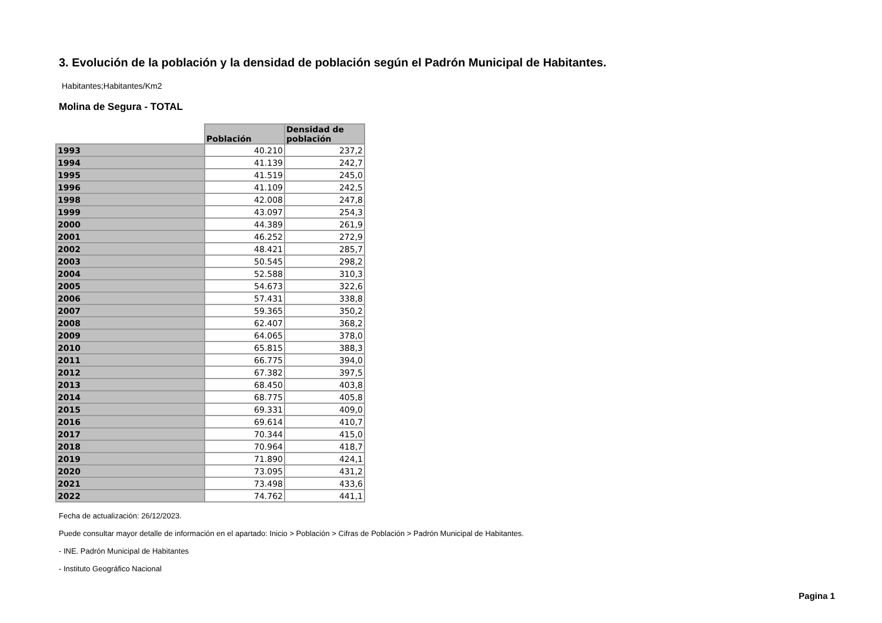3. Evolución de la población y la densidad de población según el Padrón Municipal de Habitantes.
Habitantes;Habitantes/Km2
Molina de Segura - TOTAL
| | Población | Densidad de población |
| --- | --- | --- |
| 1993 | 40.210 | 237,2 |
| 1994 | 41.139 | 242,7 |
| 1995 | 41.519 | 245,0 |
| 1996 | 41.109 | 242,5 |
| 1998 | 42.008 | 247,8 |
| 1999 | 43.097 | 254,3 |
| 2000 | 44.389 | 261,9 |
| 2001 | 46.252 | 272,9 |
| 2002 | 48.421 | 285,7 |
| 2003 | 50.545 | 298,2 |
| 2004 | 52.588 | 310,3 |
| 2005 | 54.673 | 322,6 |
| 2006 | 57.431 | 338,8 |
| 2007 | 59.365 | 350,2 |
| 2008 | 62.407 | 368,2 |
| 2009 | 64.065 | 378,0 |
| 2010 | 65.815 | 388,3 |
| 2011 | 66.775 | 394,0 |
| 2012 | 67.382 | 397,5 |
| 2013 | 68.450 | 403,8 |
| 2014 | 68.775 | 405,8 |
| 2015 | 69.331 | 409,0 |
| 2016 | 69.614 | 410,7 |
| 2017 | 70.344 | 415,0 |
| 2018 | 70.964 | 418,7 |
| 2019 | 71.890 | 424,1 |
| 2020 | 73.095 | 431,2 |
| 2021 | 73.498 | 433,6 |
| 2022 | 74.762 | 441,1 |
Fecha de actualización: 26/12/2023.
Puede consultar mayor detalle de información en el apartado: Inicio > Población > Cifras de Población > Padrón Municipal de Habitantes.
- INE. Padrón Municipal de Habitantes
- Instituto Geográfico Nacional
Pagina 1